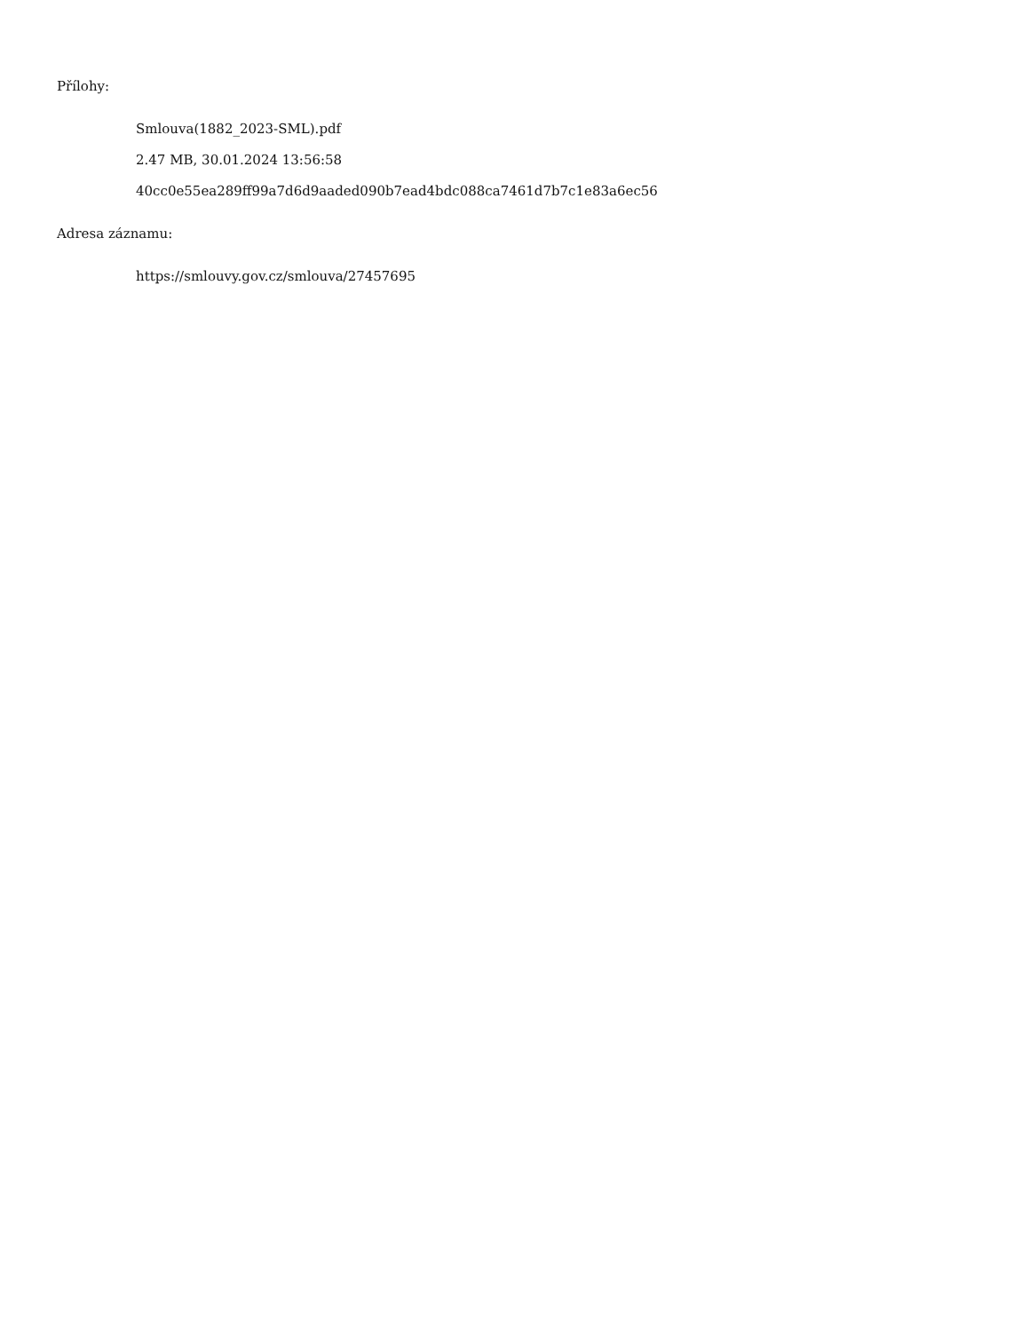Přílohy:
Smlouva(1882_2023-SML).pdf
2.47 MB, 30.01.2024 13:56:58
40cc0e55ea289ff99a7d6d9aaded090b7ead4bdc088ca7461d7b7c1e83a6ec56
Adresa záznamu:
https://smlouvy.gov.cz/smlouva/27457695